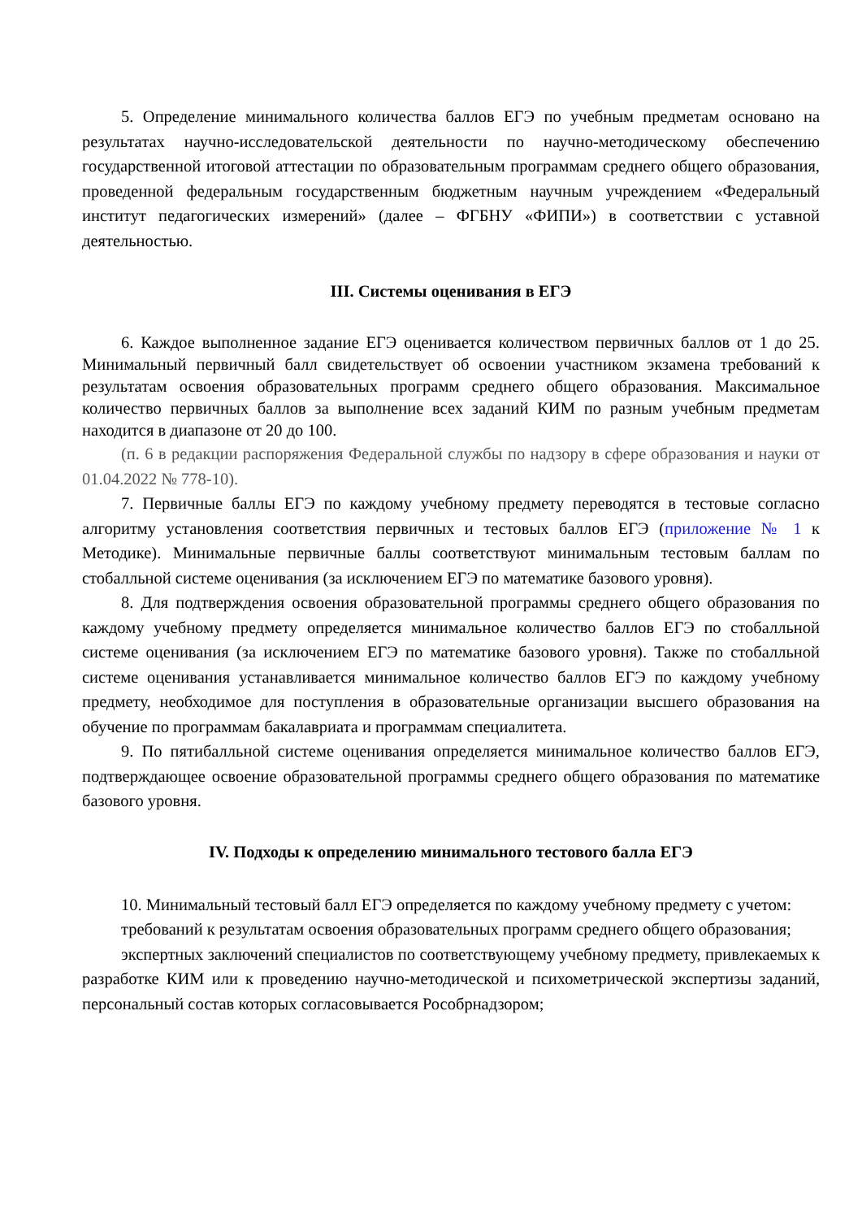5. Определение минимального количества баллов ЕГЭ по учебным предметам основано на результатах научно-исследовательской деятельности по научно-методическому обеспечению государственной итоговой аттестации по образовательным программам среднего общего образования, проведенной федеральным государственным бюджетным научным учреждением «Федеральный институт педагогических измерений» (далее – ФГБНУ «ФИПИ») в соответствии с уставной деятельностью.
III. Системы оценивания в ЕГЭ
6. Каждое выполненное задание ЕГЭ оценивается количеством первичных баллов от 1 до 25. Минимальный первичный балл свидетельствует об освоении участником экзамена требований к результатам освоения образовательных программ среднего общего образования. Максимальное количество первичных баллов за выполнение всех заданий КИМ по разным учебным предметам находится в диапазоне от 20 до 100.
(п. 6 в редакции распоряжения Федеральной службы по надзору в сфере образования и науки от 01.04.2022 № 778-10).
7. Первичные баллы ЕГЭ по каждому учебному предмету переводятся в тестовые согласно алгоритму установления соответствия первичных и тестовых баллов ЕГЭ (приложение № 1 к Методике). Минимальные первичные баллы соответствуют минимальным тестовым баллам по стобалльной системе оценивания (за исключением ЕГЭ по математике базового уровня).
8. Для подтверждения освоения образовательной программы среднего общего образования по каждому учебному предмету определяется минимальное количество баллов ЕГЭ по стобалльной системе оценивания (за исключением ЕГЭ по математике базового уровня). Также по стобалльной системе оценивания устанавливается минимальное количество баллов ЕГЭ по каждому учебному предмету, необходимое для поступления в образовательные организации высшего образования на обучение по программам бакалавриата и программам специалитета.
9. По пятибалльной системе оценивания определяется минимальное количество баллов ЕГЭ, подтверждающее освоение образовательной программы среднего общего образования по математике базового уровня.
IV. Подходы к определению минимального тестового балла ЕГЭ
10. Минимальный тестовый балл ЕГЭ определяется по каждому учебному предмету с учетом:
требований к результатам освоения образовательных программ среднего общего образования;
экспертных заключений специалистов по соответствующему учебному предмету, привлекаемых к разработке КИМ или к проведению научно-методической и психометрической экспертизы заданий, персональный состав которых согласовывается Рособрнадзором;